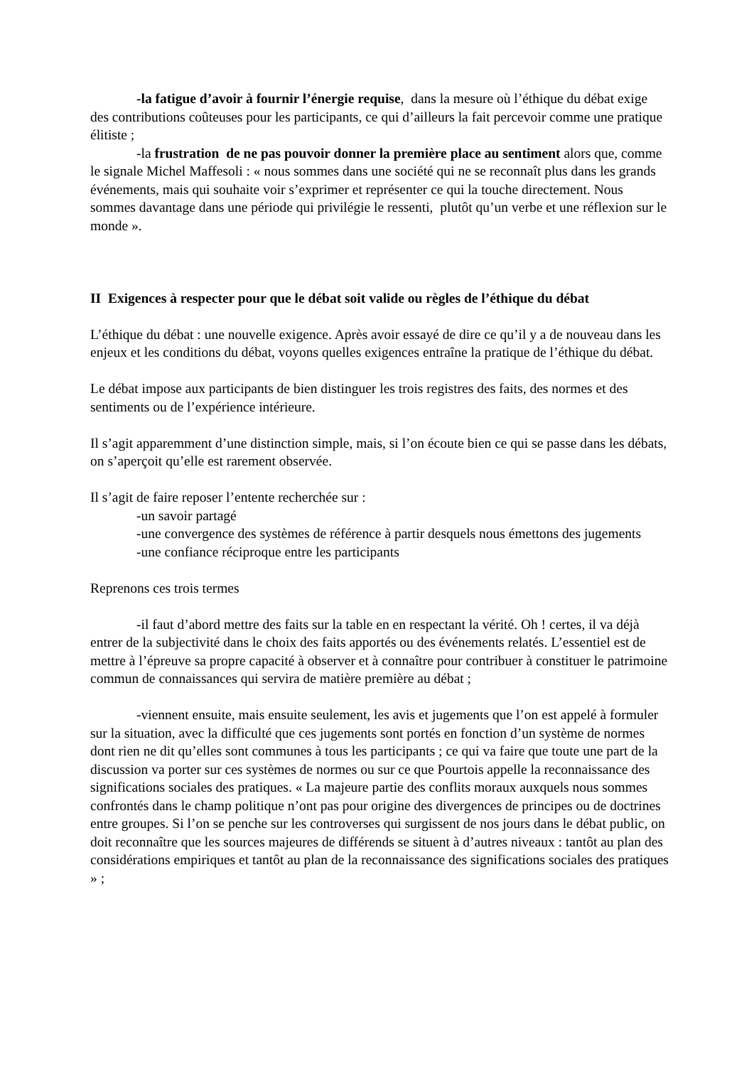-la fatigue d’avoir à fournir l’énergie requise, dans la mesure où l’éthique du débat exige des contributions coûteuses pour les participants, ce qui d’ailleurs la fait percevoir comme une pratique élitiste ;
-la frustration de ne pas pouvoir donner la première place au sentiment alors que, comme le signale Michel Maffesoli : « nous sommes dans une société qui ne se reconnaît plus dans les grands événements, mais qui souhaite voir s’exprimer et représenter ce qui la touche directement. Nous sommes davantage dans une période qui privilégie le ressenti, plutôt qu’un verbe et une réflexion sur le monde ».
II Exigences à respecter pour que le débat soit valide ou règles de l’éthique du débat
L’éthique du débat : une nouvelle exigence. Après avoir essayé de dire ce qu’il y a de nouveau dans les enjeux et les conditions du débat, voyons quelles exigences entraîne la pratique de l’éthique du débat.
Le débat impose aux participants de bien distinguer les trois registres des faits, des normes et des sentiments ou de l’expérience intérieure.
Il s’agit apparemment d’une distinction simple, mais, si l’on écoute bien ce qui se passe dans les débats, on s’aperçoit qu’elle est rarement observée.
Il s’agit de faire reposer l’entente recherchée sur :
-un savoir partagé
-une convergence des systèmes de référence à partir desquels nous émettons des jugements
-une confiance réciproque entre les participants
Reprenons ces trois termes
-il faut d’abord mettre des faits sur la table en en respectant la vérité. Oh ! certes, il va déjà entrer de la subjectivité dans le choix des faits apportés ou des événements relatés. L’essentiel est de mettre à l’épreuve sa propre capacité à observer et à connaître pour contribuer à constituer le patrimoine commun de connaissances qui servira de matière première au débat ;
-viennent ensuite, mais ensuite seulement, les avis et jugements que l’on est appelé à formuler sur la situation, avec la difficulté que ces jugements sont portés en fonction d’un système de normes dont rien ne dit qu’elles sont communes à tous les participants ; ce qui va faire que toute une part de la discussion va porter sur ces systèmes de normes ou sur ce que Pourtois appelle la reconnaissance des significations sociales des pratiques. « La majeure partie des conflits moraux auxquels nous sommes confrontés dans le champ politique n’ont pas pour origine des divergences de principes ou de doctrines entre groupes. Si l’on se penche sur les controverses qui surgissent de nos jours dans le débat public, on doit reconnaître que les sources majeures de différends se situent à d’autres niveaux : tantôt au plan des considérations empiriques et tantôt au plan de la reconnaissance des significations sociales des pratiques » ;